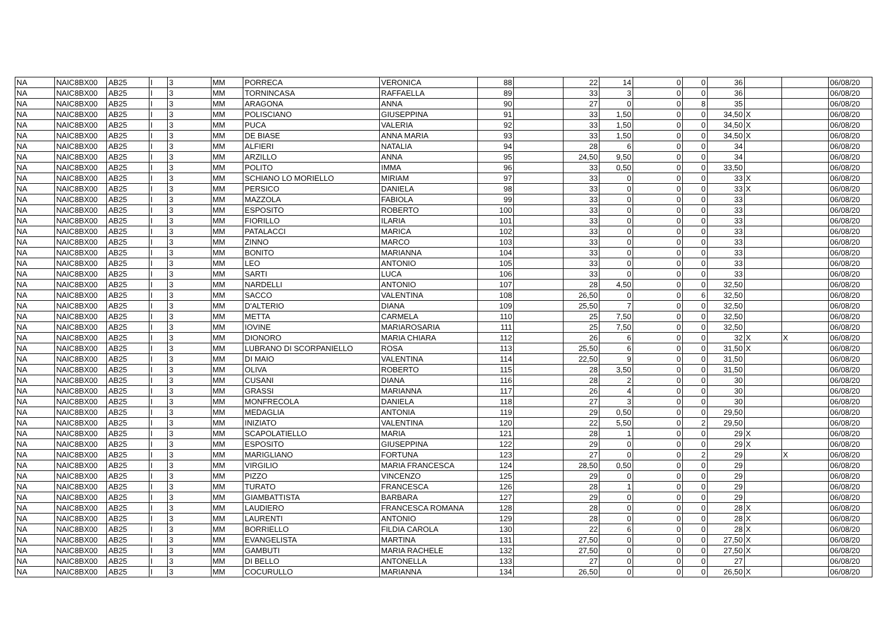| NA | NAIC8BX00 | AB25 | I | 3 | MM | PORRECA | VERONICA | 88 | | 22 | 14 | 0 | 0 | 36 | | | 06/08/20 |
| NA | NAIC8BX00 | AB25 | I | 3 | MM | TORNINCASA | RAFFAELLA | 89 | | 33 | 3 | 0 | 0 | 36 | | | 06/08/20 |
| NA | NAIC8BX00 | AB25 | I | 3 | MM | ARAGONA | ANNA | 90 | | 27 | 0 | 0 | 8 | 35 | | | 06/08/20 |
| NA | NAIC8BX00 | AB25 | I | 3 | MM | POLISCIANO | GIUSEPPINA | 91 | | 33 | 1,50 | 0 | 0 | 34,50 | X | | 06/08/20 |
| NA | NAIC8BX00 | AB25 | I | 3 | MM | PUCA | VALERIA | 92 | | 33 | 1,50 | 0 | 0 | 34,50 | X | | 06/08/20 |
| NA | NAIC8BX00 | AB25 | I | 3 | MM | DE BIASE | ANNA MARIA | 93 | | 33 | 1,50 | 0 | 0 | 34,50 | X | | 06/08/20 |
| NA | NAIC8BX00 | AB25 | I | 3 | MM | ALFIERI | NATALIA | 94 | | 28 | 6 | 0 | 0 | 34 | | | 06/08/20 |
| NA | NAIC8BX00 | AB25 | I | 3 | MM | ARZILLO | ANNA | 95 | | 24,50 | 9,50 | 0 | 0 | 34 | | | 06/08/20 |
| NA | NAIC8BX00 | AB25 | I | 3 | MM | POLITO | IMMA | 96 | | 33 | 0,50 | 0 | 0 | 33,50 | | | 06/08/20 |
| NA | NAIC8BX00 | AB25 | I | 3 | MM | SCHIANO LO MORIELLO | MIRIAM | 97 | | 33 | 0 | 0 | 0 | 33 | X | | 06/08/20 |
| NA | NAIC8BX00 | AB25 | I | 3 | MM | PERSICO | DANIELA | 98 | | 33 | 0 | 0 | 0 | 33 | X | | 06/08/20 |
| NA | NAIC8BX00 | AB25 | I | 3 | MM | MAZZOLA | FABIOLA | 99 | | 33 | 0 | 0 | 0 | 33 | | | 06/08/20 |
| NA | NAIC8BX00 | AB25 | I | 3 | MM | ESPOSITO | ROBERTO | 100 | | 33 | 0 | 0 | 0 | 33 | | | 06/08/20 |
| NA | NAIC8BX00 | AB25 | I | 3 | MM | FIORILLO | ILARIA | 101 | | 33 | 0 | 0 | 0 | 33 | | | 06/08/20 |
| NA | NAIC8BX00 | AB25 | I | 3 | MM | PATALACCI | MARICA | 102 | | 33 | 0 | 0 | 0 | 33 | | | 06/08/20 |
| NA | NAIC8BX00 | AB25 | I | 3 | MM | ZINNO | MARCO | 103 | | 33 | 0 | 0 | 0 | 33 | | | 06/08/20 |
| NA | NAIC8BX00 | AB25 | I | 3 | MM | BONITO | MARIANNA | 104 | | 33 | 0 | 0 | 0 | 33 | | | 06/08/20 |
| NA | NAIC8BX00 | AB25 | I | 3 | MM | LEO | ANTONIO | 105 | | 33 | 0 | 0 | 0 | 33 | | | 06/08/20 |
| NA | NAIC8BX00 | AB25 | I | 3 | MM | SARTI | LUCA | 106 | | 33 | 0 | 0 | 0 | 33 | | | 06/08/20 |
| NA | NAIC8BX00 | AB25 | I | 3 | MM | NARDELLI | ANTONIO | 107 | | 28 | 4,50 | 0 | 0 | 32,50 | | | 06/08/20 |
| NA | NAIC8BX00 | AB25 | I | 3 | MM | SACCO | VALENTINA | 108 | | 26,50 | 0 | 0 | 6 | 32,50 | | | 06/08/20 |
| NA | NAIC8BX00 | AB25 | I | 3 | MM | D'ALTERIO | DIANA | 109 | | 25,50 | 7 | 0 | 0 | 32,50 | | | 06/08/20 |
| NA | NAIC8BX00 | AB25 | I | 3 | MM | METTA | CARMELA | 110 | | 25 | 7,50 | 0 | 0 | 32,50 | | | 06/08/20 |
| NA | NAIC8BX00 | AB25 | I | 3 | MM | IOVINE | MARIAROSARIA | 111 | | 25 | 7,50 | 0 | 0 | 32,50 | | | 06/08/20 |
| NA | NAIC8BX00 | AB25 | I | 3 | MM | DIONORO | MARIA CHIARA | 112 | | 26 | 6 | 0 | 0 | 32 | X | X | 06/08/20 |
| NA | NAIC8BX00 | AB25 | I | 3 | MM | LUBRANO DI SCORPANIELLO | ROSA | 113 | | 25,50 | 6 | 0 | 0 | 31,50 | X | | 06/08/20 |
| NA | NAIC8BX00 | AB25 | I | 3 | MM | DI MAIO | VALENTINA | 114 | | 22,50 | 9 | 0 | 0 | 31,50 | | | 06/08/20 |
| NA | NAIC8BX00 | AB25 | I | 3 | MM | OLIVA | ROBERTO | 115 | | 28 | 3,50 | 0 | 0 | 31,50 | | | 06/08/20 |
| NA | NAIC8BX00 | AB25 | I | 3 | MM | CUSANI | DIANA | 116 | | 28 | 2 | 0 | 0 | 30 | | | 06/08/20 |
| NA | NAIC8BX00 | AB25 | I | 3 | MM | GRASSI | MARIANNA | 117 | | 26 | 4 | 0 | 0 | 30 | | | 06/08/20 |
| NA | NAIC8BX00 | AB25 | I | 3 | MM | MONFRECOLA | DANIELA | 118 | | 27 | 3 | 0 | 0 | 30 | | | 06/08/20 |
| NA | NAIC8BX00 | AB25 | I | 3 | MM | MEDAGLIA | ANTONIA | 119 | | 29 | 0,50 | 0 | 0 | 29,50 | | | 06/08/20 |
| NA | NAIC8BX00 | AB25 | I | 3 | MM | INIZIATO | VALENTINA | 120 | | 22 | 5,50 | 0 | 2 | 29,50 | | | 06/08/20 |
| NA | NAIC8BX00 | AB25 | I | 3 | MM | SCAPOLATIELLO | MARIA | 121 | | 28 | 1 | 0 | 0 | 29 | X | | 06/08/20 |
| NA | NAIC8BX00 | AB25 | I | 3 | MM | ESPOSITO | GIUSEPPINA | 122 | | 29 | 0 | 0 | 0 | 29 | X | | 06/08/20 |
| NA | NAIC8BX00 | AB25 | I | 3 | MM | MARIGLIANO | FORTUNA | 123 | | 27 | 0 | 0 | 2 | 29 | | X | 06/08/20 |
| NA | NAIC8BX00 | AB25 | I | 3 | MM | VIRGILIO | MARIA FRANCESCA | 124 | | 28,50 | 0,50 | 0 | 0 | 29 | | | 06/08/20 |
| NA | NAIC8BX00 | AB25 | I | 3 | MM | PIZZO | VINCENZO | 125 | | 29 | 0 | 0 | 0 | 29 | | | 06/08/20 |
| NA | NAIC8BX00 | AB25 | I | 3 | MM | TURATO | FRANCESCA | 126 | | 28 | 1 | 0 | 0 | 29 | | | 06/08/20 |
| NA | NAIC8BX00 | AB25 | I | 3 | MM | GIAMBATTISTA | BARBARA | 127 | | 29 | 0 | 0 | 0 | 29 | | | 06/08/20 |
| NA | NAIC8BX00 | AB25 | I | 3 | MM | LAUDIERO | FRANCESCA ROMANA | 128 | | 28 | 0 | 0 | 0 | 28 | X | | 06/08/20 |
| NA | NAIC8BX00 | AB25 | I | 3 | MM | LAURENTI | ANTONIO | 129 | | 28 | 0 | 0 | 0 | 28 | X | | 06/08/20 |
| NA | NAIC8BX00 | AB25 | I | 3 | MM | BORRIELLO | FILDIA CAROLA | 130 | | 22 | 6 | 0 | 0 | 28 | X | | 06/08/20 |
| NA | NAIC8BX00 | AB25 | I | 3 | MM | EVANGELISTA | MARTINA | 131 | | 27,50 | 0 | 0 | 0 | 27,50 | X | | 06/08/20 |
| NA | NAIC8BX00 | AB25 | I | 3 | MM | GAMBUTI | MARIA RACHELE | 132 | | 27,50 | 0 | 0 | 0 | 27,50 | X | | 06/08/20 |
| NA | NAIC8BX00 | AB25 | I | 3 | MM | DI BELLO | ANTONELLA | 133 | | 27 | 0 | 0 | 0 | 27 | | | 06/08/20 |
| NA | NAIC8BX00 | AB25 | I | 3 | MM | COCURULLO | MARIANNA | 134 | | 26,50 | 0 | 0 | 0 | 26,50 | X | | 06/08/20 |